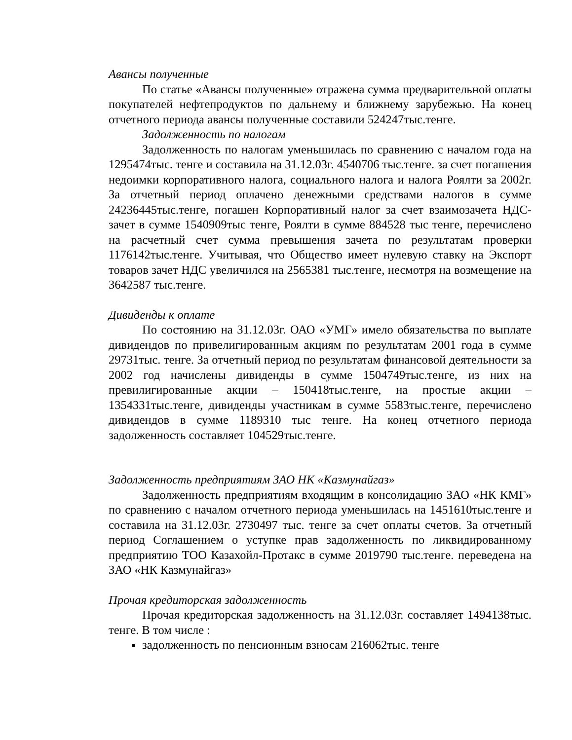Авансы полученные
По статье «Авансы полученные» отражена сумма предварительной оплаты покупателей нефтепродуктов по дальнему и ближнему зарубежью. На конец отчетного периода авансы полученные составили 524247тыс.тенге.
Задолженность по налогам
Задолженность по налогам уменьшилась по сравнению с началом года на 1295474тыс. тенге и составила на 31.12.03г. 4540706 тыс.тенге. за счет погашения недоимки корпоративного налога, социального налога и налога Роялти за 2002г. За отчетный период оплачено денежными средствами налогов в сумме 24236445тыс.тенге, погашен Корпоративный налог за счет взаимозачета НДС-зачет в сумме 1540909тыс тенге, Роялти в сумме 884528 тыс тенге, перечислено на расчетный счет сумма превышения зачета по результатам проверки 1176142тыс.тенге. Учитывая, что Общество имеет нулевую ставку на Экспорт товаров зачет НДС увеличился на 2565381 тыс.тенге, несмотря на возмещение на 3642587 тыс.тенге.
Дивиденды к оплате
По состоянию на 31.12.03г. ОАО «УМГ» имело обязательства по выплате дивидендов по привелигированным акциям по результатам 2001 года в сумме 29731тыс. тенге. За отчетный период по результатам финансовой деятельности за 2002 год начислены дивиденды в сумме 1504749тыс.тенге, из них на превилигированные акции – 150418тыс.тенге, на простые акции – 1354331тыс.тенге, дивиденды участникам в сумме 5583тыс.тенге, перечислено дивидендов в сумме 1189310 тыс тенге. На конец отчетного периода задолженность составляет 104529тыс.тенге.
Задолженность предприятиям ЗАО НК «Казмунайгаз»
Задолженность предприятиям входящим в консолидацию ЗАО «НК КМГ» по сравнению с началом отчетного периода уменьшилась на 1451610тыс.тенге и составила на 31.12.03г. 2730497 тыс. тенге за счет оплаты счетов. За отчетный период Соглашением о уступке прав задолженность по ликвидированному предприятию ТОО Казахойл-Протакс в сумме 2019790 тыс.тенге. переведена на ЗАО «НК Казмунайгаз»
Прочая кредиторская задолженность
Прочая кредиторская задолженность на 31.12.03г. составляет 1494138тыс. тенге. В том числе :
задолженность по пенсионным взносам 216062тыс. тенге